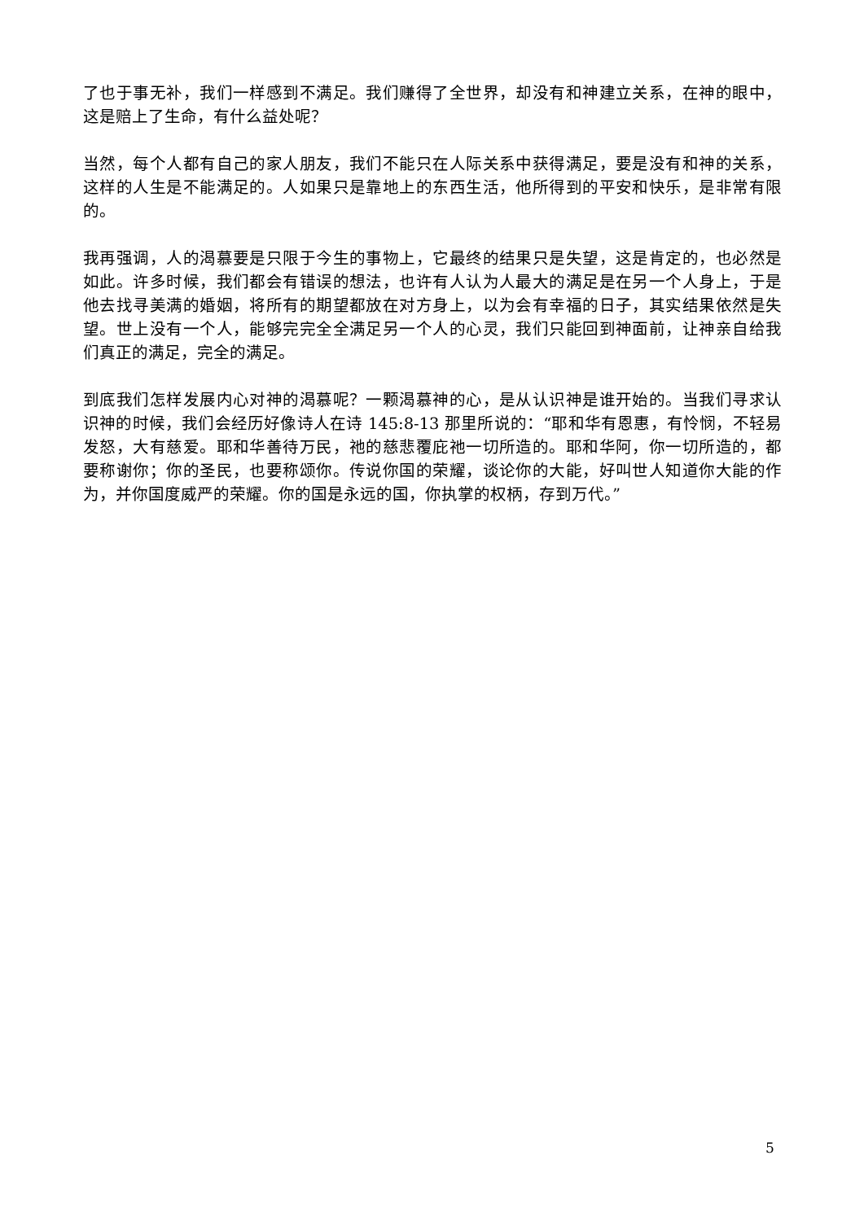了也于事无补，我们一样感到不满足。我们赚得了全世界，却没有和神建立关系，在神的眼中，这是赔上了生命，有什么益处呢？
当然，每个人都有自己的家人朋友，我们不能只在人际关系中获得满足，要是没有和神的关系，这样的人生是不能满足的。人如果只是靠地上的东西生活，他所得到的平安和快乐，是非常有限的。
我再强调，人的渴慕要是只限于今生的事物上，它最终的结果只是失望，这是肯定的，也必然是如此。许多时候，我们都会有错误的想法，也许有人认为人最大的满足是在另一个人身上，于是他去找寻美满的婚姻，将所有的期望都放在对方身上，以为会有幸福的日子，其实结果依然是失望。世上没有一个人，能够完完全全满足另一个人的心灵，我们只能回到神面前，让神亲自给我们真正的满足，完全的满足。
到底我们怎样发展内心对神的渴慕呢？一颗渴慕神的心，是从认识神是谁开始的。当我们寻求认识神的时候，我们会经历好像诗人在诗 145:8-13 那里所说的：“耶和华有恩惠，有怜悯，不轻易发怒，大有慈爱。耶和华善待万民，祂的慈悲覆庇祂一切所造的。耶和华阿，你一切所造的，都要称谢你；你的圣民，也要称颂你。传说你国的荣耀，谈论你的大能，好叫世人知道你大能的作为，并你国度威严的荣耀。你的国是永远的国，你执掌的权柄，存到万代。”
5